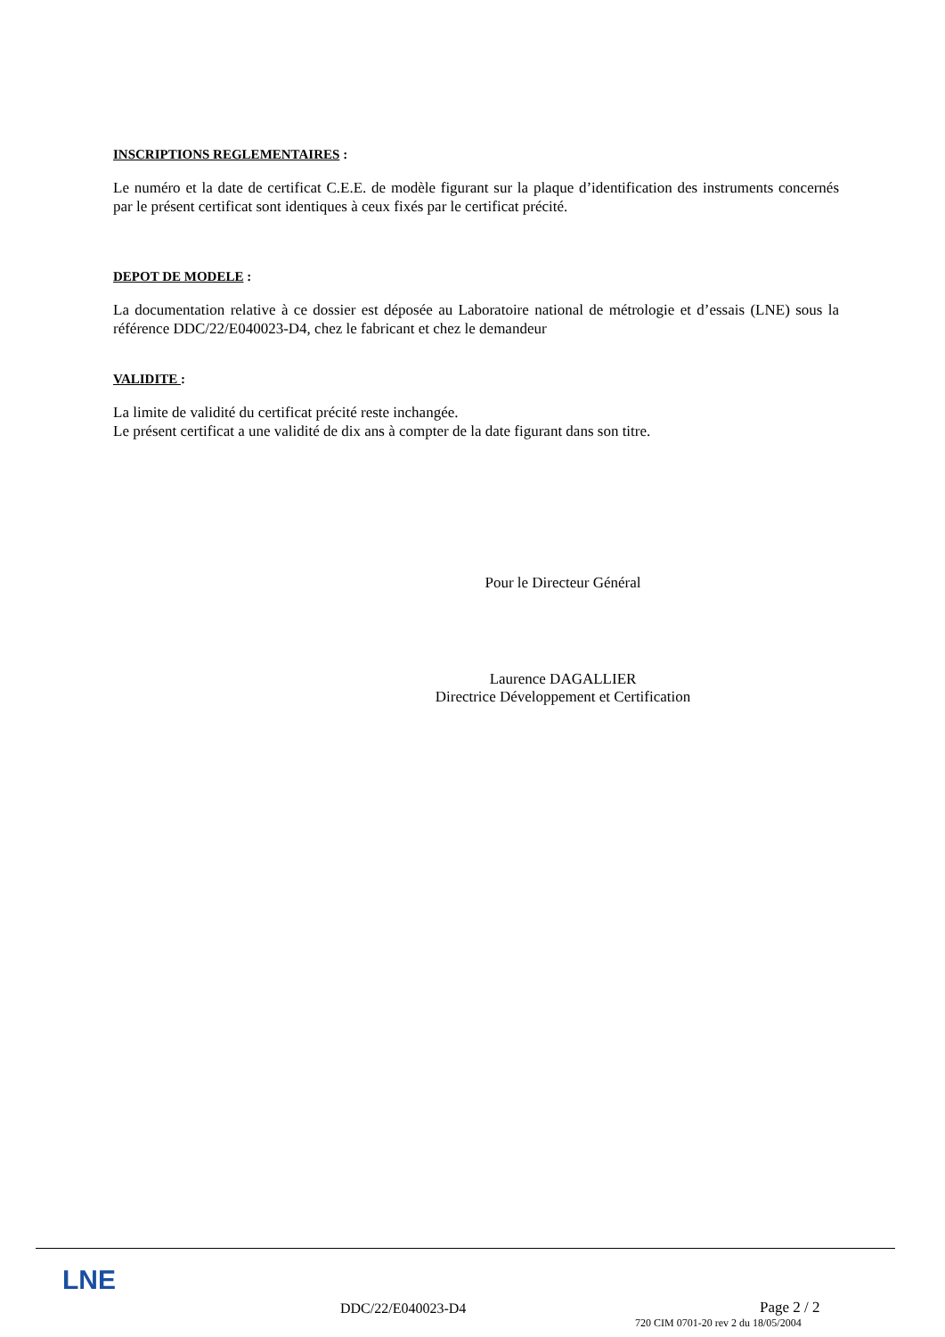INSCRIPTIONS REGLEMENTAIRES :
Le numéro et la date de certificat C.E.E. de modèle figurant sur la plaque d’identification des instruments concernés par le présent certificat sont identiques à ceux fixés par le certificat précité.
DEPOT DE MODELE :
La documentation relative à ce dossier est déposée au Laboratoire national de métrologie et d’essais (LNE) sous la référence DDC/22/E040023-D4, chez le fabricant et chez le demandeur
VALIDITE :
La limite de validité du certificat précité reste inchangée.
Le présent certificat a une validité de dix ans à compter de la date figurant dans son titre.
Pour le Directeur Général
Laurence DAGALLIER
Directrice Développement et Certification
LNE
DDC/22/E040023-D4 Page 2 / 2
720 CIM 0701-20 rev 2 du 18/05/2004